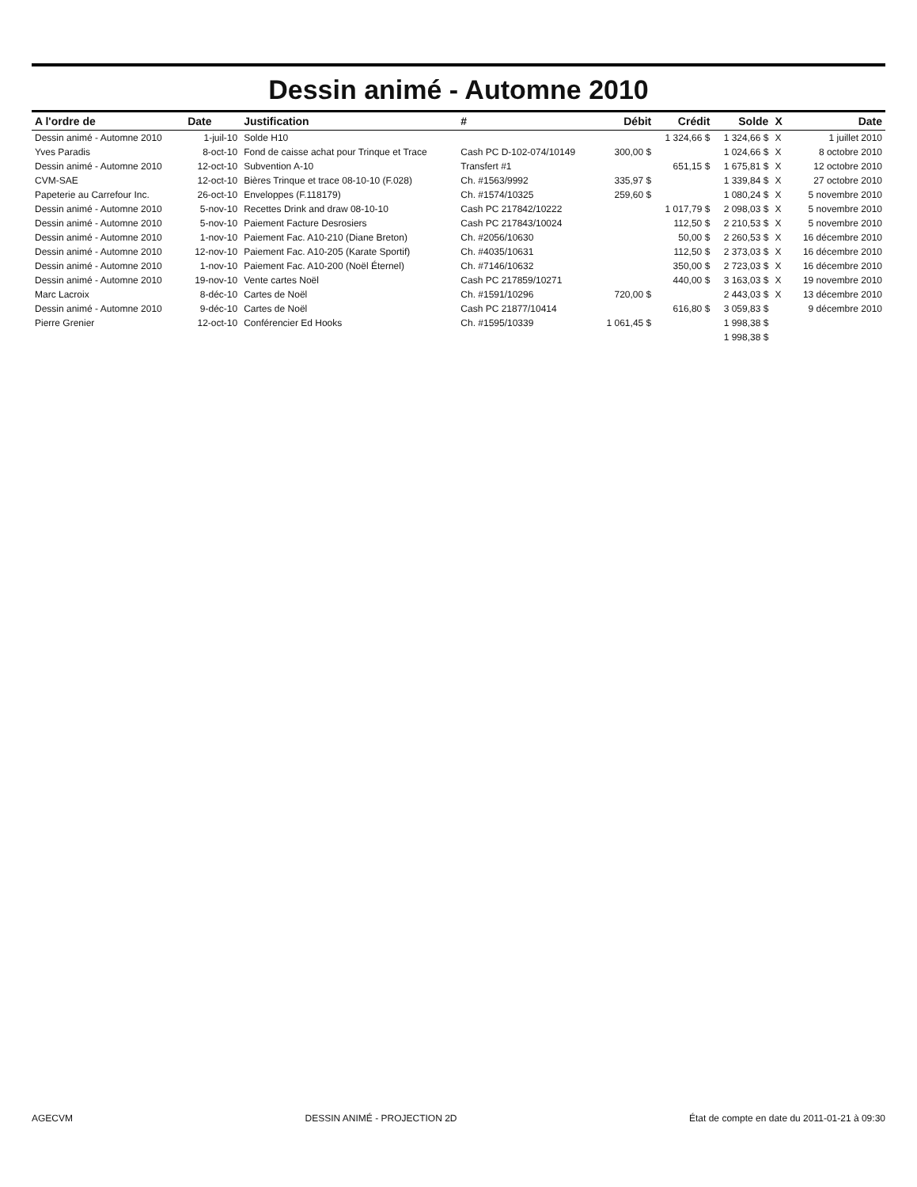Dessin animé - Automne 2010
| A l'ordre de | Date | Justification | # | Débit | Crédit | Solde | X | Date |
| --- | --- | --- | --- | --- | --- | --- | --- | --- |
| Dessin animé - Automne 2010 | 1-juil-10 | Solde H10 | | | 1 324,66 $ | 1 324,66 $ | X | 1 juillet 2010 |
| Yves Paradis | 8-oct-10 | Fond de caisse achat pour Trinque et Trace | Cash PC D-102-074/10149 | 300,00 $ | | 1 024,66 $ | X | 8 octobre 2010 |
| Dessin animé - Automne 2010 | 12-oct-10 | Subvention A-10 | Transfert #1 | | 651,15 $ | 1 675,81 $ | X | 12 octobre 2010 |
| CVM-SAE | 12-oct-10 | Bières Trinque et trace 08-10-10 (F.028) | Ch. #1563/9992 | 335,97 $ | | 1 339,84 $ | X | 27 octobre 2010 |
| Papeterie au Carrefour Inc. | 26-oct-10 | Enveloppes (F.118179) | Ch. #1574/10325 | 259,60 $ | | 1 080,24 $ | X | 5 novembre 2010 |
| Dessin animé - Automne 2010 | 5-nov-10 | Recettes Drink and draw 08-10-10 | Cash PC 217842/10222 | | 1 017,79 $ | 2 098,03 $ | X | 5 novembre 2010 |
| Dessin animé - Automne 2010 | 5-nov-10 | Paiement Facture Desrosiers | Cash PC 217843/10024 | | 112,50 $ | 2 210,53 $ | X | 5 novembre 2010 |
| Dessin animé - Automne 2010 | 1-nov-10 | Paiement Fac. A10-210 (Diane Breton) | Ch. #2056/10630 | | 50,00 $ | 2 260,53 $ | X | 16 décembre 2010 |
| Dessin animé - Automne 2010 | 12-nov-10 | Paiement Fac. A10-205 (Karate Sportif) | Ch. #4035/10631 | | 112,50 $ | 2 373,03 $ | X | 16 décembre 2010 |
| Dessin animé - Automne 2010 | 1-nov-10 | Paiement Fac. A10-200 (Noël Éternel) | Ch. #7146/10632 | | 350,00 $ | 2 723,03 $ | X | 16 décembre 2010 |
| Dessin animé - Automne 2010 | 19-nov-10 | Vente cartes Noël | Cash PC 217859/10271 | | 440,00 $ | 3 163,03 $ | X | 19 novembre 2010 |
| Marc Lacroix | 8-déc-10 | Cartes de Noël | Ch. #1591/10296 | 720,00 $ | | 2 443,03 $ | X | 13 décembre 2010 |
| Dessin animé - Automne 2010 | 9-déc-10 | Cartes de Noël | Cash PC 21877/10414 | | 616,80 $ | 3 059,83 $ | | 9 décembre 2010 |
| Pierre Grenier | 12-oct-10 | Conférencier Ed Hooks | Ch. #1595/10339 | 1 061,45 $ | | 1 998,38 $ | | |
| | | | | | | 1 998,38 $ | | |
AGECVM DESSIN ANIMÉ - PROJECTION 2D État de compte en date du 2011-01-21 à 09:30